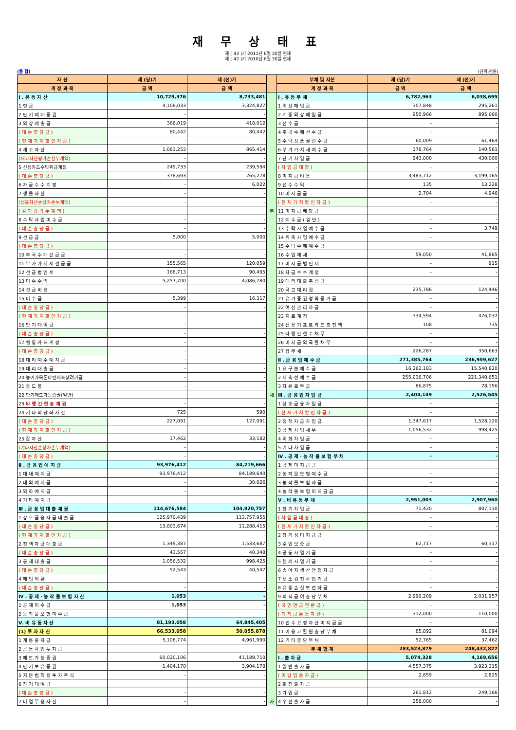재 무 상 태 표
제 ( 43 )기 2011년 6월 30일 현재
제 ( 42 )기 2010년 6월 30일 현재
(통 합) (단위:천원)
| 자 산 | 제 (당)기 | 제 (전)기 | | 부채 및 자본 | 제 (당)기 | 제 (전)기 |
| --- | --- | --- | --- | --- | --- | --- |
| 계 정 과 목 | 금 액 | 금 액 | | 계 정 과 목 | 금 액 | 금 액 |
| Ⅰ . 유 동 자 산 | 10,729,376 | 8,733,481 | | Ⅰ . 유 동 부 채 | 6,782,963 | 6,038,695 |
| 1 현 금 | 4,108,033 | 3,324,827 | | 1 외 상 매 입 금 | 307,848 | 295,261 |
| 2 단 기 매 매 증 권 | - | - | | 2 계 통 외 상 매 입 금 | 950,966 | 895,660 |
| 3 외 상 매 출 금 | 366,019 | 418,012 | | 3 선 수 금 | - | - |
| ( 대 손 충 당 금 ) | 80,442 | 80,442 | | 4 추 곡 수 매 선 수 금 | - | - |
| ( 현 재 가 치 할 인 차 금 ) | - | - | | 5 수 탁 상 품 권 선 수 금 | 60,009 | 61,464 |
| 4 재 고 자 산 | 1,081,253 | 865,414 | | 6 부 가 가 치 세 예 수 금 | 178,764 | 140,561 |
| (재고자산평가손실누계액) | - | - | | 7 단 기 차 입 금 | 943,000 | 430,000 |
| 5 신용카드수탁취급계정 | 249,733 | 239,594 | | ( 차 입 금 대 충 ) | - | - |
| ( 대 손 충 당 금 ) | 378,693 | 265,278 | | 8 미 지 급 비 용 | 3,483,712 | 3,199,165 |
| 6 자 금 수 수 계 정 | - | 6,022 | | 9 선 수 수 익 | 135 | 13,228 |
| 7 생 물 자 산 | - | - | | 10 미 지 급 금 | 2,704 | 4,946 |
| (생물자산손상차손누계액) | - | - | | ( 현 재 가 치 할 인 차 금 ) | - | - |
| ( 감 가 상 각 누 계 액 ) | - | - | 부 | 11 미 지 급 배 당 금 | - | - |
| 8 수 탁 사 업 미 수 금 | - | - | | 12 예 수 금 ( 일 반 ) | - | - |
| ( 대 손 충 당 금 ) | - | - | | 13 수 탁 사 업 예 수 금 | - | 3,749 |
| 9 선 급 금 | 5,000 | 5,000 | | 14 위 촉 사 업 예 수 금 | - | - |
| ( 대 손 충 당 금 ) | - | - | | 15 수 탁 수 매 예 수 금 | - | - |
| 10 추 곡 수 매 선 급 금 | - | - | | 16 수 입 제 세 | 59,050 | 41,865 |
| 11 부 가 가 치 세 선 급 금 | 155,565 | 120,059 | | 17 미 지 급 법 인 세 | - | 915 |
| 12 선 급 법 인 세 | 168,713 | 90,495 | | 18 자 금 수 수 계 정 | - | - |
| 13 미 수 수 익 | 5,257,700 | 4,086,780 | | 19 대 리 대 출 추 심 금 | - | - |
| 14 선 급 비 용 | - | - | | 20 국 고 대 리 점 | 235,786 | 124,446 |
| 15 미 수 금 | 5,399 | 16,317 | | 21 유 가 증 권 청 약 증 거 금 | - | - |
| ( 대 손 충 당 금 ) | - | - | | 22 여 신 관 리 자 금 | - | - |
| ( 현 재 가 치 할 인 차 금 ) | - | - | | 23 지 로 계 정 | 334,594 | 476,037 |
| 16 단 기 대 여 금 | - | - | | 24 신 용 기 프 트 카 드 충 전 액 | 108 | 735 |
| ( 대 손 충 당 금 ) | - | - | | 25 타 행 간 현 수 채 무 | - | - |
| 17 협 동 카 드 계 정 | - | - | | 26 미 지 급 외 국 환 채 무 | - | - |
| ( 대 손 충 당 금 ) | - | - | | 27 잡 부 채 | 226,287 | 350,663 |
| 18 대 리 예 수 예 치 금 | - | - | | Ⅱ . 금 융 업 예 수 금 | 271,385,764 | 236,959,627 |
| 19 대 리 대 출 금 | - | - | | 1 요 구 불 예 수 금 | 16,262,183 | 15,540,820 |
| 20 농어가목돈마련저축장려기금 | - | - | | 2 저 축 성 예 수 금 | 255,036,706 | 221,340,651 |
| 21 용 도 품 | - | - | | 3 자 유 로 부 금 | 86,875 | 78,156 |
| 22 단기매도가능증권(일반) | - | - | 채 | Ⅲ . 금 융 업 차 입 금 | 2,404,149 | 2,526,545 |
| 23 타 행 간 현 송 채 권 | - | - | | 1 상 호 금 융 차 입 금 | - | - |
| 24 기 타 의 당 좌 자 산 | 725 | 590 | | ( 현 재 가 치 할 인 차 금 ) | - | - |
| ( 대 손 충 당 금 ) | 227,091 | 127,091 | | 2 정 책 자 금 차 입 금 | 1,347,617 | 1,528,120 |
| ( 현 재 가 치 할 인 차 금 ) | - | - | | 3 공 제 사 업 채 무 | 1,056,532 | 998,425 |
| 25 잡 자 산 | 17,462 | 33,182 | | 4 외 화 차 입 금 | - | - |
| (기타자산손상차손누계액) | - | - | | 5 기 타 차 입 금 | - | - |
| ( 대 손 충 당 금 ) | - | - | | Ⅳ . 공 제 · 농 작 물 보 험 부 채 | - | - |
| Ⅱ . 금 융 업 예 치 금 | 93,976,412 | 84,219,666 | | 1 공 제 미 지 급 금 | - | - |
| 1 대 내 예 치 금 | 93,976,412 | 84,189,640 | | 2 농 작 물 보 험 예 수 금 | - | - |
| 2 대 외 예 치 금 | - | 30,026 | | 3 농 작 물 보 험 자 금 | - | - |
| 3 외 화 예 치 금 | - | - | | 4 농 작 물 보 험 미 지 급 금 | - | - |
| 4 기 타 예 치 금 | - | - | | Ⅴ . 비 유 동 부 채 | 2,951,003 | 2,907,960 |
| Ⅲ . 금 융 업 대 출 채 권 | 114,676,584 | 104,920,757 | | 1 장 기 차 입 금 | 71,420 | 807,130 |
| 1 상 호 금 융 자 금 대 출 금 | 125,970,439 | 113,757,955 | | ( 차 입 금 대 충 ) | - | - |
| ( 대 손 충 당 금 ) | 13,603,674 | 11,288,415 | | ( 현 재 가 치 할 인 차 금 ) | - | - |
| ( 현 재 가 치 할 인 차 금 ) | - | - | | 2 장 기 성 미 지 급 금 | - | - |
| 2 정 책 자 금 대 출 금 | 1,349,387 | 1,533,687 | | 3 수 입 보 증 금 | 62,717 | 60,317 |
| ( 대 손 충 당 금 ) | 43,557 | 40,348 | | 4 공 동 사 업 기 금 | - | - |
| 3 공 제 대 출 금 | 1,056,532 | 998,425 | | 5 헬 퍼 사 업 기 금 | - | - |
| ( 대 손 충 당 금 ) | 52,543 | 40,547 | | 6 송 아 지 생 산 안 정 자 금 | - | - |
| 4 매 입 외 환 | - | - | | 7 젖 소 검 정 사 업 기 금 | - | - |
| ( 대 손 충 당 금 ) | - | - | | 8 유 통 손 실 보 전 자 금 | - | - |
| Ⅳ . 공 제 · 농 작 물 보 험 자 산 | 1,053 | - | | 9 퇴 직 급 여 충 당 부 채 | 2,990,209 | 2,031,957 |
| 1 공 제 미 수 금 | 1,053 | - | | ( 국 민 연 금 전 환 금 ) | - | - |
| 2 농 작 물 보 험 미 수 금 | - | - | | ( 퇴 직 금 운 용 자 산 ) | 312,000 | 110,000 |
| Ⅴ. 비 유 동 자 산 | 81,193,058 | 64,845,405 | | 10 인 수 고 정 자 산 미 지 급 금 | - | - |
| (1) 투 자 자 산 | 66,533,058 | 50,055,878 | | 11 이 용 고 환 원 충 당 부 채 | 85,892 | 81,094 |
| 1 계 통 출 자 금 | 5,108,774 | 4,961,990 | | 12 기 타 충 당 부 채 | 52,765 | 37,462 |
| 2 공 동 사 업 투 자 금 | - | - | | 부 채 합 계 | 283,523,879 | 248,432,827 |
| 3 매 도 가 능 증 권 | 60,020,106 | 41,189,710 | | Ⅰ . 출 자 금 | 5,074,328 | 4,169,656 |
| 4 만 기 보 유 증 권 | 1,404,178 | 3,904,178 | | 1 일 반 출 자 금 | 4,557,375 | 3,923,315 |
| 5 지 분 법 적 용 투 자 주 식 | - | - | | ( 미 납 입 출 자 금 ) | 2,859 | 2,825 |
| 6 장 기 대 여 금 | - | - | | 2 회 전 출 자 금 | - | - |
| ( 대 손 충 당 금 ) | - | - | | 3 가 입 금 | 261,812 | 249,166 |
| 7 비 업 무 용 자 산 | - | - | 자 | 4 우 선 출 자 금 | 258,000 | - |